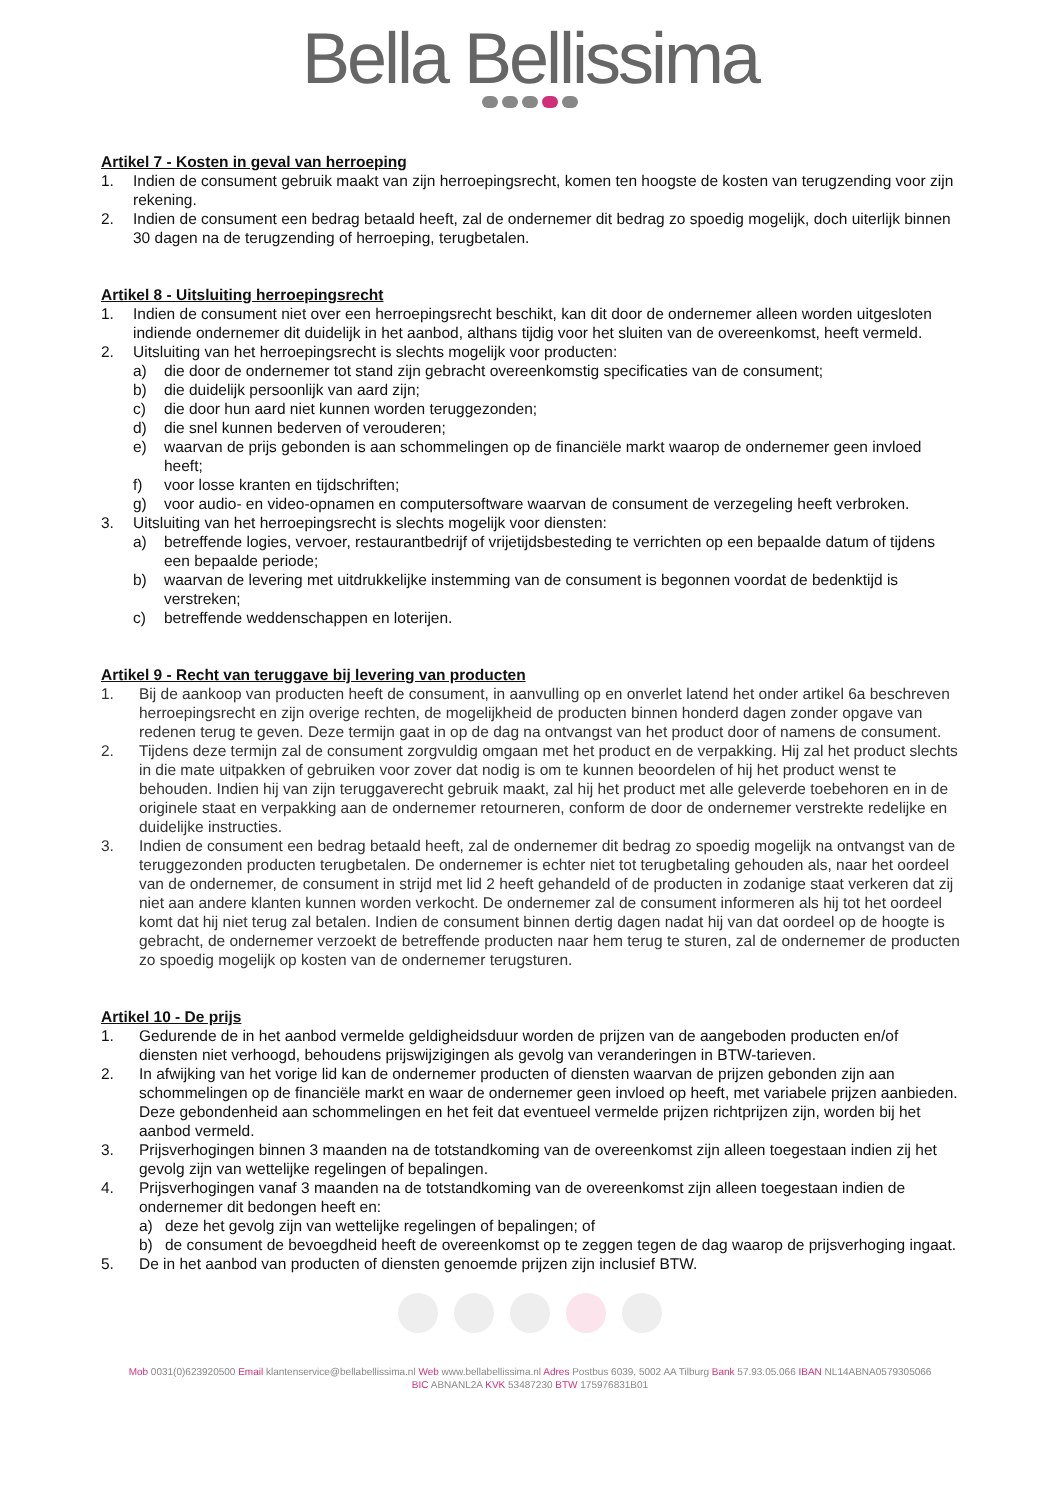Bella Bellissima
Artikel 7 - Kosten in geval van herroeping
1. Indien de consument gebruik maakt van zijn herroepingsrecht, komen ten hoogste de kosten van terugzending voor zijn rekening.
2. Indien de consument een bedrag betaald heeft, zal de ondernemer dit bedrag zo spoedig mogelijk, doch uiterlijk binnen 30 dagen na de terugzending of herroeping, terugbetalen.
Artikel 8 - Uitsluiting herroepingsrecht
1. Indien de consument niet over een herroepingsrecht beschikt, kan dit door de ondernemer alleen worden uitgesloten indiende ondernemer dit duidelijk in het aanbod, althans tijdig voor het sluiten van de overeenkomst, heeft vermeld.
2. Uitsluiting van het herroepingsrecht is slechts mogelijk voor producten:
a) die door de ondernemer tot stand zijn gebracht overeenkomstig specificaties van de consument;
b) die duidelijk persoonlijk van aard zijn;
c) die door hun aard niet kunnen worden teruggezonden;
d) die snel kunnen bederven of verouderen;
e) waarvan de prijs gebonden is aan schommelingen op de financiële markt waarop de ondernemer geen invloed heeft;
f) voor losse kranten en tijdschriften;
g) voor audio- en video-opnamen en computersoftware waarvan de consument de verzegeling heeft verbroken.
3. Uitsluiting van het herroepingsrecht is slechts mogelijk voor diensten:
a) betreffende logies, vervoer, restaurantbedrijf of vrijetijdsbesteding te verrichten op een bepaalde datum of tijdens een bepaalde periode;
b) waarvan de levering met uitdrukkelijke instemming van de consument is begonnen voordat de bedenktijd is verstreken;
c) betreffende weddenschappen en loterijen.
Artikel 9 - Recht van teruggave bij levering van producten
1. Bij de aankoop van producten heeft de consument, in aanvulling op en onverlet latend het onder artikel 6a beschreven herroepingsrecht en zijn overige rechten, de mogelijkheid de producten binnen honderd dagen zonder opgave van redenen terug te geven. Deze termijn gaat in op de dag na ontvangst van het product door of namens de consument.
2. Tijdens deze termijn zal de consument zorgvuldig omgaan met het product en de verpakking. Hij zal het product slechts in die mate uitpakken of gebruiken voor zover dat nodig is om te kunnen beoordelen of hij het product wenst te behouden. Indien hij van zijn teruggaverecht gebruik maakt, zal hij het product met alle geleverde toebehoren en in de originele staat en verpakking aan de ondernemer retourneren, conform de door de ondernemer verstrekte redelijke en duidelijke instructies.
3. Indien de consument een bedrag betaald heeft, zal de ondernemer dit bedrag zo spoedig mogelijk na ontvangst van de teruggezonden producten terugbetalen. De ondernemer is echter niet tot terugbetaling gehouden als, naar het oordeel van de ondernemer, de consument in strijd met lid 2 heeft gehandeld of de producten in zodanige staat verkeren dat zij niet aan andere klanten kunnen worden verkocht. De ondernemer zal de consument informeren als hij tot het oordeel komt dat hij niet terug zal betalen. Indien de consument binnen dertig dagen nadat hij van dat oordeel op de hoogte is gebracht, de ondernemer verzoekt de betreffende producten naar hem terug te sturen, zal de ondernemer de producten zo spoedig mogelijk op kosten van de ondernemer terugsturen.
Artikel 10 - De prijs
1. Gedurende de in het aanbod vermelde geldigheidsduur worden de prijzen van de aangeboden producten en/of diensten niet verhoogd, behoudens prijswijzigingen als gevolg van veranderingen in BTW-tarieven.
2. In afwijking van het vorige lid kan de ondernemer producten of diensten waarvan de prijzen gebonden zijn aan schommelingen op de financiële markt en waar de ondernemer geen invloed op heeft, met variabele prijzen aanbieden. Deze gebondenheid aan schommelingen en het feit dat eventueel vermelde prijzen richtprijzen zijn, worden bij het aanbod vermeld.
3. Prijsverhogingen binnen 3 maanden na de totstandkoming van de overeenkomst zijn alleen toegestaan indien zij het gevolg zijn van wettelijke regelingen of bepalingen.
4. Prijsverhogingen vanaf 3 maanden na de totstandkoming van de overeenkomst zijn alleen toegestaan indien de ondernemer dit bedongen heeft en:
a) deze het gevolg zijn van wettelijke regelingen of bepalingen; of
b) de consument de bevoegdheid heeft de overeenkomst op te zeggen tegen de dag waarop de prijsverhoging ingaat.
5. De in het aanbod van producten of diensten genoemde prijzen zijn inclusief BTW.
Mob 0031(0)623920500 Email klantenservice@bellabellissima.nl Web www.bellabellissima.nl Adres Postbus 6039, 5002 AA Tilburg Bank 57.93.05.066 IBAN NL14ABNA0579305066
BIC ABNANL2A KVK 53487230 BTW 175976831B01